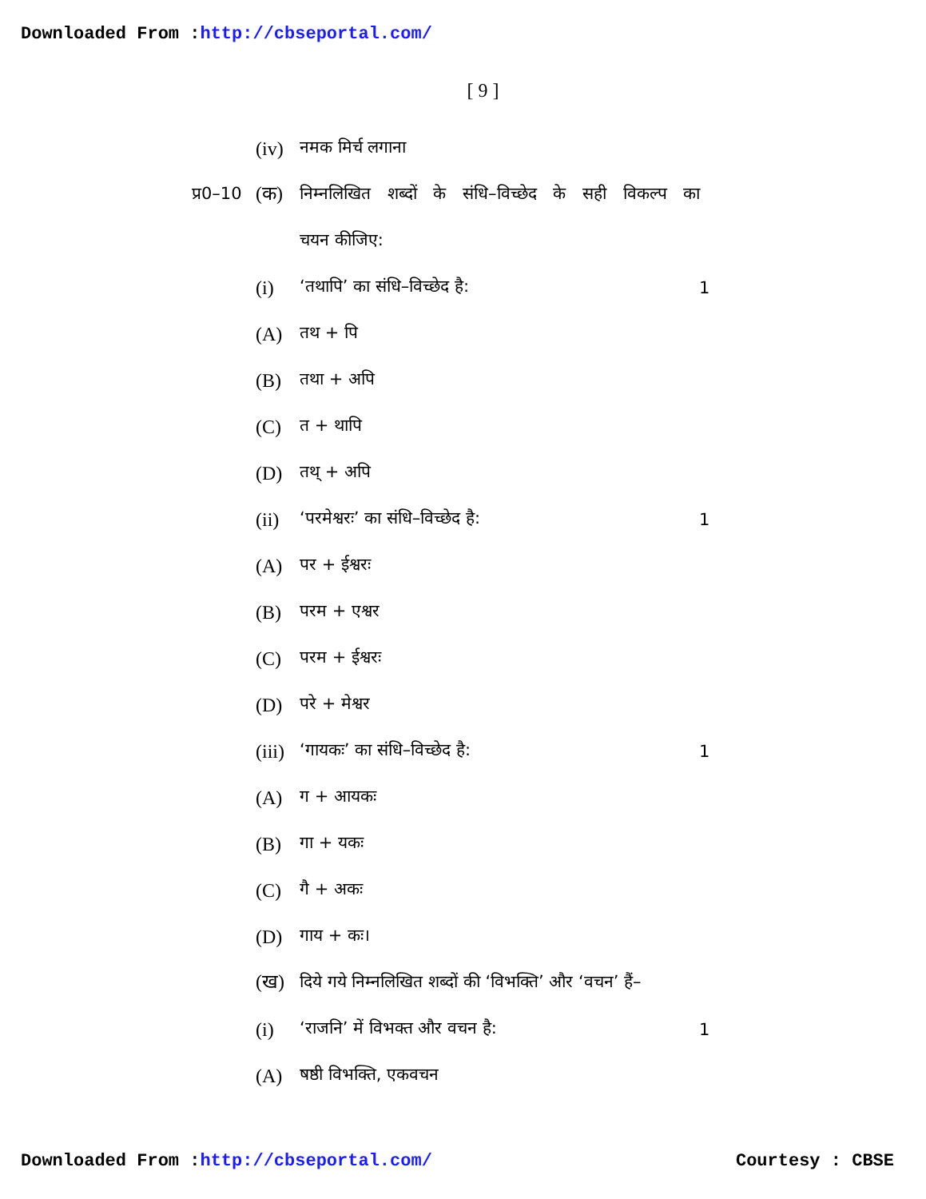Downloaded From :http://cbseportal.com/
[ 9 ]
(iv) नमक मिर्च लगाना
प्र0–10 (क) निम्नलिखित शब्दों के संधि–विच्छेद के सही विकल्प का
चयन कीजिए:
(i) ‘तथापि’ का संधि–विच्छेद है: 1
(A) तथ + पि
(B) तथा + अपि
(C) त + थापि
(D) तथ् + अपि
(ii) ‘परमेश्वरः’ का संधि–विच्छेद है: 1
(A) पर + ईश्वरः
(B) परम + एश्वर
(C) परम + ईश्वरः
(D) परे + मेश्वर
(iii) ‘गायकः’ का संधि–विच्छेद है: 1
(A) ग + आयकः
(B) गा + यकः
(C) गै + अकः
(D) गाय + कः।
(ख) दिये गये निम्नलिखित शब्दों की ‘विभक्ति’ और ‘वचन’ हैं–
(i) ‘राजनि’ में विभक्त और वचन है: 1
(A) षष्ठी विभक्ति, एकवचन
Downloaded From :http://cbseportal.com/ Courtesy : CBSE